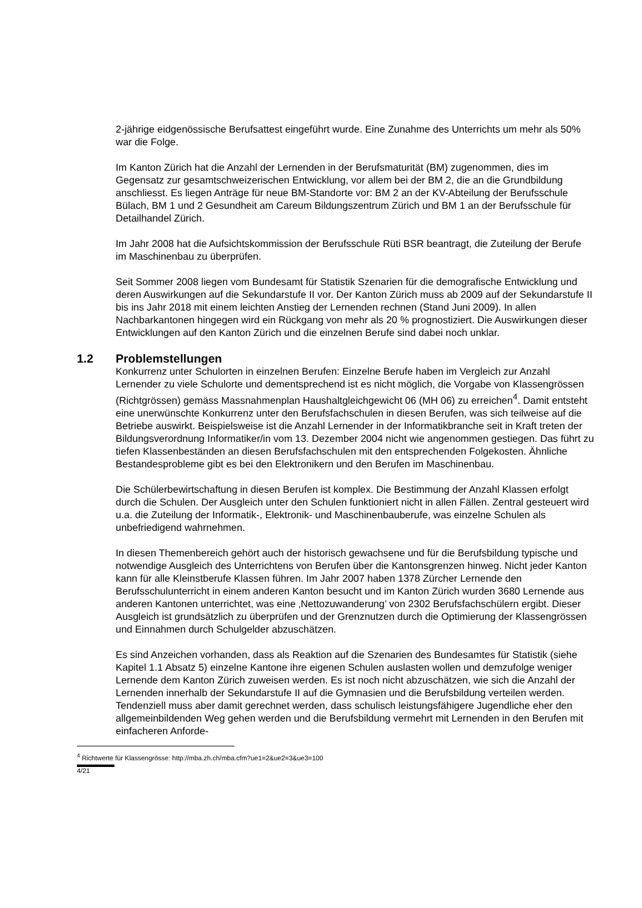2-jährige eidgenössische Berufsattest eingeführt wurde. Eine Zunahme des Unterrichts um mehr als 50% war die Folge.
Im Kanton Zürich hat die Anzahl der Lernenden in der Berufsmaturität (BM) zugenommen, dies im Gegensatz zur gesamtschweizerischen Entwicklung, vor allem bei der BM 2, die an die Grundbildung anschliesst. Es liegen Anträge für neue BM-Standorte vor: BM 2 an der KV-Abteilung der Berufsschule Bülach, BM 1 und 2 Gesundheit am Careum Bildungszentrum Zürich und BM 1 an der Berufsschule für Detailhandel Zürich.
Im Jahr 2008 hat die Aufsichtskommission der Berufsschule Rüti BSR beantragt, die Zuteilung der Berufe im Maschinenbau zu überprüfen.
Seit Sommer 2008 liegen vom Bundesamt für Statistik Szenarien für die demografische Entwicklung und deren Auswirkungen auf die Sekundarstufe II vor. Der Kanton Zürich muss ab 2009 auf der Sekundarstufe II bis ins Jahr 2018 mit einem leichten Anstieg der Lernenden rechnen (Stand Juni 2009). In allen Nachbarkantonen hingegen wird ein Rückgang von mehr als 20 % prognostiziert. Die Auswirkungen dieser Entwicklungen auf den Kanton Zürich und die einzelnen Berufe sind dabei noch unklar.
1.2 Problemstellungen
Konkurrenz unter Schulorten in einzelnen Berufen: Einzelne Berufe haben im Vergleich zur Anzahl Lernender zu viele Schulorte und dementsprechend ist es nicht möglich, die Vorgabe von Klassengrössen (Richtgrössen) gemäss Massnahmenplan Haushaltgleichgewicht 06 (MH 06) zu erreichen<sup>4</sup>. Damit entsteht eine unerwünschte Konkurrenz unter den Berufsfachschulen in diesen Berufen, was sich teilweise auf die Betriebe auswirkt. Beispielsweise ist die Anzahl Lernender in der Informatikbranche seit in Kraft treten der Bildungsverordnung Informatiker/in vom 13. Dezember 2004 nicht wie angenommen gestiegen. Das führt zu tiefen Klassenbeständen an diesen Berufsfachschulen mit den entsprechenden Folgekosten. Ähnliche Bestandesprobleme gibt es bei den Elektronikern und den Berufen im Maschinenbau.
Die Schülerbewirtschaftung in diesen Berufen ist komplex. Die Bestimmung der Anzahl Klassen erfolgt durch die Schulen. Der Ausgleich unter den Schulen funktioniert nicht in allen Fällen. Zentral gesteuert wird u.a. die Zuteilung der Informatik-, Elektronik- und Maschinenbauberufe, was einzelne Schulen als unbefriedigend wahrnehmen.
In diesen Themenbereich gehört auch der historisch gewachsene und für die Berufsbildung typische und notwendige Ausgleich des Unterrichtens von Berufen über die Kantonsgrenzen hinweg. Nicht jeder Kanton kann für alle Kleinstberufe Klassen führen. Im Jahr 2007 haben 1378 Zürcher Lernende den Berufsschulunterricht in einem anderen Kanton besucht und im Kanton Zürich wurden 3680 Lernende aus anderen Kantonen unterrichtet, was eine ‚Nettozuwanderung’ von 2302 Berufsfachschülern ergibt. Dieser Ausgleich ist grundsätzlich zu überprüfen und der Grenznutzen durch die Optimierung der Klassengrössen und Einnahmen durch Schulgelder abzuschätzen.
Es sind Anzeichen vorhanden, dass als Reaktion auf die Szenarien des Bundesamtes für Statistik (siehe Kapitel 1.1 Absatz 5) einzelne Kantone ihre eigenen Schulen auslasten wollen und demzufolge weniger Lernende dem Kanton Zürich zuweisen werden. Es ist noch nicht abzuschätzen, wie sich die Anzahl der Lernenden innerhalb der Sekundarstufe II auf die Gymnasien und die Berufsbildung verteilen werden. Tendenziell muss aber damit gerechnet werden, dass schulisch leistungsfähigere Jugendliche eher den allgemeinbildenden Weg gehen werden und die Berufsbildung vermehrt mit Lernenden in den Berufen mit einfacheren Anforde-
<sup>4</sup> Richtwerte für Klassengrösse: http://mba.zh.ch/mba.cfm?ue1=2&ue2=3&ue3=100
4/21